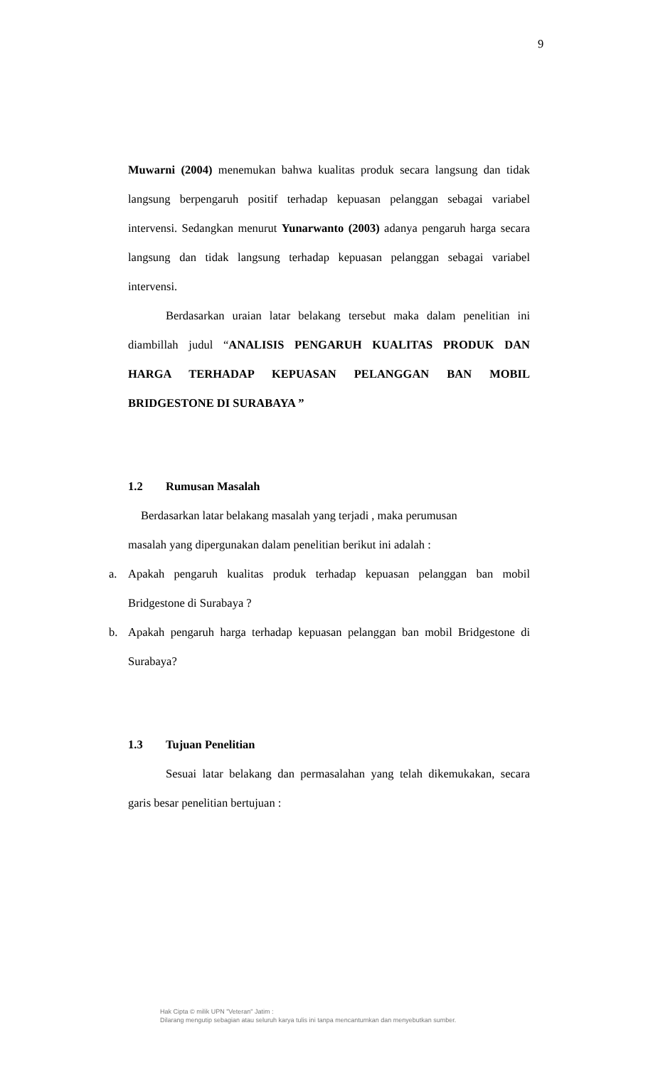9
Muwarni (2004) menemukan bahwa kualitas produk secara langsung dan tidak langsung berpengaruh positif terhadap kepuasan pelanggan sebagai variabel intervensi. Sedangkan menurut Yunarwanto (2003) adanya pengaruh harga secara langsung dan tidak langsung terhadap kepuasan pelanggan sebagai variabel intervensi.
Berdasarkan uraian latar belakang tersebut maka dalam penelitian ini diambillah judul “ANALISIS PENGARUH KUALITAS PRODUK DAN HARGA TERHADAP KEPUASAN PELANGGAN BAN MOBIL BRIDGESTONE DI SURABAYA ”
1.2 Rumusan Masalah
Berdasarkan latar belakang masalah yang terjadi , maka perumusan
masalah yang dipergunakan dalam penelitian berikut ini adalah :
a. Apakah pengaruh kualitas produk terhadap kepuasan pelanggan ban mobil Bridgestone di Surabaya ?
b. Apakah pengaruh harga terhadap kepuasan pelanggan ban mobil Bridgestone di Surabaya?
1.3 Tujuan Penelitian
Sesuai latar belakang dan permasalahan yang telah dikemukakan, secara garis besar penelitian bertujuan :
Hak Cipta © milik UPN "Veteran" Jatim :
Dilarang mengutip sebagian atau seluruh karya tulis ini tanpa mencantumkan dan menyebutkan sumber.